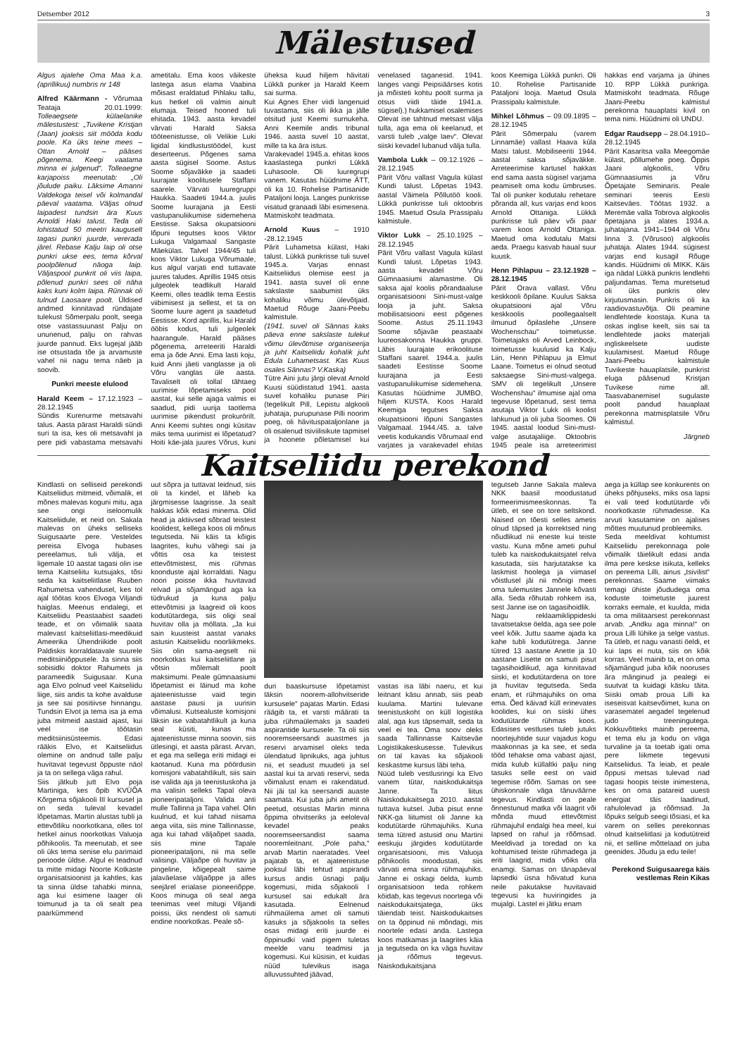Detsember 2012 3
Mälestused
Algus ajalehe Oma Maa k.a. (aprillikuu) numbris nr 148
Alfred Käärmann - Võrumaa Teataja 20.01.1999: Tolleaegsete külaelanike mälestustest: „Tuvikene Kristjan (Jaan) jooksis siit mööda kodu poole. Ka üks teine mees – Ottan Arnold – pääses põgenema. Keegi vaatama minna ei julgenud“. Tolleaegne karjapoiss meenutab: „Oli jõulude paiku. Läksime Amanni Valdekoga teisel või kolmandal päeval vaatama. Väljas olnud laipadest tundsin ära Kuus Arnoldi Haki talust. Teda oli lohistatud 50 meetri kauguselt tagasi punkri juurde, vererada järel. Rebase Kalju laip oli otse punkri ukse ees, tema kõrval poolpõlenud näoga laip. Väljaspool punkrit oli viis laipa, põlenud punkri sees oli näha kaks kuni kolm laipa. Rünnak oli tulnud Laosaare poolt. Üldised andmed kinnitavad ründajate tulekust Sõmerpalu poolt, seega otse vastassuunast Palju on ununenud, palju on rahvas juurde pannud. Eks lugejal jääb ise otsustada tõe ja arvamuste vahel nii nagu tema näeb ja soovib.
Punkri meeste elulood
Harald Keem – 17.12.1923 – 28.12.1945
Sündis Kurenurme metsavahi talus. Aasta pärast Haraldi sündi suri ta isa, kes oli metsavaht ja pere pidi vabastama metsavahi ametitalu. Ema koos väikeste lastega asus elama Vaabina mõisast eraldatud Pihlaku tallu, kus hetkel oli valmis ainult elumaja. Teised hooned tuli ehitada. 1943. aasta kevadel värvati Harald Saksa tööteenistusse, oli Velikie Luki ligidal kindlustustöödel, kust deserteerus. Põgenes sama aasta sügisel Soome. Astus Soome sõjaväkke ja saadeti luurajate koolitusele Staffani saarele. Värvati luuregruppi Haukka. Saadeti 1944.a. juulis Soome luurajana ja Eesti vastupanuliikumise sidemehena Eestisse. Saksa okupatsiooni lõpuni tegutses koos Viktor Lukuga Valgamaal Sangaste Mäekülas. Talvel 1944/45 tuli koos Viktor Lukuga Võrumaale, kus algul varjati end tuttavate juures taludes. Aprillis 1945 otsis julgeolek teadlikult Harald Keemi, olles teadlik tema Eestis viibimisest ja sellest, et ta on Soome luure agent ja saadetud Eestisse. Kord aprillis, kui Harald ööbis kodus, tuli julgeolek haarangule. Harald pääses põgenema, arreteeriti Haraldi ema ja õde Anni. Ema lasti koju, kuid Anni jäeti vanglasse ja oli Võru vanglas üle aasta. Tavaliselt oli tollal tähtaeg uurimise lõpetamiseks pool aastat, kui selle ajaga valmis ei saadud, pidi uurija taotlema uurimise pikendust prokurörilt. Anni Keemi suhtes ongi küsitav miks tema uurimist ei lõpetatud? Hoiti käe-jala juures Võrus, kuni üheksa kuud hiljem hävitati Lükkä punker ja Harald Keem sai surma.
Kui Agnes Eher viidi langenuid tuvastama, siis oli ikka ja jälle otsitud just Keemi surnukeha. Anni Keemile andis tribunal 1946. aasta suvel 10 aastat, mille ta ka ära istus.
Varakevadel 1945.a. ehitas koos kaaslastega punkri Lükkä Luhasoole. Oli luuregrupi vanem. Kasutas hüüdnime ÄTT, oli ka 10. Rohelise Partisanide Pataljoni looja. Langes punkrisse visatud granaadi läbi esimesena. Matmiskoht teadmata.
Arnold Kuus – 1910 -28.12.1945
Pärit Luhametsa külast, Haki talust. Lükkä punkrisse tuli suvel 1945.a. Varjas ennast Kaitseliidus olemise eest ja 1941. aasta suvel oli enne sakslaste saabumist üks kohaliku võimu ülevõtjaid. Maetud Rõuge Jaani-Peebu kalmistule.
(1941. suvel oli Sännas kaks päeva enne sakslaste tulekut võimu ülevõtmise organiseerija ja juht Kaitseliidu kohalik juht Edula Luhametsast. Kas Kuus osales Sännas? V.Kaska)
Tütre Aini jutu järgi olevat Arnold Kuusi süüdistatud 1941. aasta suvel kohaliku punase Piiri (tegelikult Pill, Lepistu algkooli juhataja, purupunase Pilli noorim poeg, oli hävituspataljonlane ja oli osalenud tsiviilisikute tapmisel ja hoonete põletamisel kui venelased taganesid. 1941. langes vangi Peipsiäärses kotis ja mõisteti kohtu poolt surma ja otsus viidi täide 1941.a. sügisel).) hukkamisel osalemises Olevat ise tahtnud metsast välja tulla, aga ema oli keelanud, et varsti tuleb „valge laev“. Olevat siiski kevadel lubanud välja tulla.
Vambola Lukk – 09.12.1926 – 28.12.1945
Pärit Võru vallast Vagula külast Kundi talust. Lõpetas 1943. aastal Väimela Põllutöö kooli. Lükkä punkrisse tuli oktoobris 1945. Maetud Osula Prassipalu kalmistule.
Viktor Lukk – 25.10.1925 – 28.12.1945
Pärit Võru vallast Vagula külast Kundi talust. Lõpetas 1943. aasta kevadel Võru Gümnaasiumi alamastme. Oli saksa ajal koolis põrandaaluse organisatsiooni Sini-must-valge looja ja juht. Saksa mobilisatsiooni eest põgenes Soome. Astus 25.11.1943 Soome sõjaväe peastaabi luureosakonna Haukka gruppi. Läbis luurajate erikoolituse Staffani saarel. 1944.a. juulis saadeti Eestisse Soome luurajana ja Eesti vastupanuliikumise sidemehena. Kasutas hüüdnime JUMBO, hiljem KUSTA. Koos Harald Keemiga tegutses Saksa okupatsiooni lõpuni Sangastes Valgamaal. 1944./45. a. talve veetis kodukandis Võrumaal end varjates ja varakevadel ehitas koos Keemiga Lükkä punkri. Oli 10. Rohelise Partisanide Pataljoni looja. Maetud Osula Prassipalu kalmistule.
Mihkel Lõhmus – 09.09.1895 – 28.12.1945
Pärit Sõmerpalu (varem Linnamäe) vallast Haava küla Matsi talust. Mobiliseeriti 1944. aastal saksa sõjaväkke. Arreteerimise kartusel hakkas end sama aasta sügisel varjama peamiselt oma kodu ümbruses. Tal oli punker kodutalu rehetare põranda all, kus varjas end koos Arnold Ottaniga. Lükkä punkrisse tuli päev või paar varem koos Arnold Ottaniga. Maetud oma kodutalu Matsi aeda. Praegu kasvab haual suur kuusk.
Henn Pihlapuu – 23.12.1928 – 28.12.1945
Pärit Orava vallast. Võru keskkooli õpilane. Kuulus Saksa okupatsiooni ajal Võru keskkoolis poollegaalselt ilmunud õpilaslehe „Unsere Wochenschau“ toimetusse. Toimetajaks oli Arved Leinbock, toimetusse kuulusid ka Kalju Liin, Henn Pihlapuu ja Elmut Laane. Toimetus ei olnud seotud saksaegse Sini-must-valgega. SMV oli tegelikult „Unsere Wochenshau“ ilmumise ajal oma tegevuse lõpetanud, sest tema asutaja Viktor Lukk oli koolist lahkunud ja oli juba Soomes. Oli 1945. aastal loodud Sini-must-valge asutajaliige. Oktoobris 1945 peale isa arreteerimist hakkas end varjama ja ühines 10. RPP Lükkä punkriga. Matmiskoht teadmata. Rõuge Jaani-Peebu kalmistul perekonna hauaplatsi kivil on tema nimi. Hüüdnimi oli UNDU.
Edgar Raudsepp – 28.04.1910–28.12.1945
Pärit Kasaritsa valla Meegomäe külast, põllumehe poeg. Õppis Jaani algkoolis, Võru Gümnaasiumis ja Võru Õpetajate Seminaris. Peale seminari teenis Eesti Kaitseväes. Töötas 1932. a Meremäe valla Tobrova algkoolis õpetajana ja alates 1934.a. juhatajana. 1941–1944 oli Võru linna 3. (Võrusoo) algkoolis juhataja. Alates 1944. sügisest varjas end kusagil Rõuge kandis. Hüüdnimi oli MIKK. Käis iga nädal Lükkä punkris lendlehti paljundamas. Tema muretsetud oli üks punkris olev kirjutusmasin. Punkris oli ka raadiovastuvõtja. Oli peamine lendlehtede koostaja. Kuna ta oskas inglise keelt, siis sai ta lendlehtede jaoks materjali ingliskeelsete uudiste kuulamisest. Maetud Rõuge Jaani-Peebu kalmistule Tuvikeste hauaplatsile, punkrist eluga pääsenud Kristjan Tuvikese nime all. Taasvabanemisel sugulaste poolt pandud hauaplaat perekonna matmisplatsile Võru kalmistul.
Järgneb
Kaitseliidu perekond
Kindlasti on selliseid perekondi Kaitseliidus mitmeid, võimalik, et mõnes malevas koguni mitu, aga see ongi iseloomulik Kaitseliidule, et neid on. Sakala malevas on üheks selliseks Suigusaarte pere. Vesteldes pereisa Elvoga hubases pereelamus, tuli välja, et ligemale 10 aastat tagasi olin ise tema Kaitseliitu kutsujaks, tõsi seda ka kaitseliitlase Ruuben Rahumetsa vahendusel, kes tol ajal töötas koos Elvoga Viljandi haiglas. Meenus endalegi, et Kaitseliidu Peastaabist saadeti teade, et on võimalik saata malevast kaitseliitlasi-meedikuid Ameerika Ühendriikide poolt Paldiskis korraldatavale suurele meditsiiniõppusele. Ja sinna siis sobisidki doktor Rahumets ja parameedik Suigusaar. Kuna aga Elvo polnud veel Kaitseliidu liige, siis andis ta kohe avalduse ja see sai positiivse hinnangu. Tundsin Elvot ja tema isa ja ema juba mitmeid aastaid ajast, kui veel ise töötasin meditsiinisüsteemis. Edasi rääkis Elvo, et Kaitseliidus olemine on andnud talle palju huvitavat tegevust õppuste näol ja ta on sellega väga rahul.
Siis jätkub jutt Elvo poja Martiniga, kes õpib KVÜÕA Kõrgema sõjakooli III kursusel ja on seda tuleval kevadel lõpetamas. Martin alustas tubli ja ettevõtliku noorkotkana, olles tol hetkel ainus noorkotkas Valuoja põhikoolis. Ta meenutab, et see oli üks tema senise elu parimaid perioode üldse. Algul ei teadnud ta mitte midagi Noorte Kotkaste organisatsioonist ja kahtles, kas ta sinna üldse tahabki minna, aga kui esimene laager oli toimunud ja ta oli sealt pea paarkümmend
uut sõpra ja tuttavat leidnud, siis oli ta kindel, et läheb ka järgmisesse laagrisse. Ja sealt hakkas kõik edasi minema. Olid head ja aktiivsed sõbrad teistest koolidest, kellega koos oli mõnus tegutseda. Nii käis ta kõigis laagrites, kuhu vähegi sai ja võttis osa ka teistest ettevõtmistest, mis rühmas koonduste ajal korraldati. Nagu noori poisse ikka huvitavad relvad ja sõjamängud aga ka tüdrukud ja kuna palju ettevõtmisi ja laagreid oli koos kodutütardega, siis oligi seal huvitav olla ja möllata. „Ja kui sain kuusteist aastat vanaks astusin Kaitseliidu noorliikmeks. Siis olin sama-aegselt nii noorkotkas kui kaitseliitlane ja võtsin mõlemalt poolt maksimumi. Peale gümnaasiumi lõpetamist ei läinud ma kohe ajateenistusse vaid tegin aastase pausi ja uurisin võimalusi. Kutsealuste komisjoni läksin ise vabatahtlikult ja kuna seal küsiti, kunas ma ajateenistusse minna soovin, siis ütlesingi, et aasta pärast. Arvan, et ega ma sellega eriti midagi ei kaotanud. Kuna ma pöördusin komisjoni vabatahtlikult, siis sain ise valida aja ja teenistuskoha ja ma valisin selleks Tapal oleva pioneeripataljoni. Valida anti mulle Tallinna ja Tapa vahel. Olin kuulnud, et kui tahad niisama aega viita, siis mine Tallinnasse, aga kui tahad väljaõpet saada, siis mine Tapale pioneeripataljoni, nii ma selle valisingi. Väljaõpe oli huvitav ja pingeline, kõigepealt saime jalaväelase väljaõppe ja alles seejärel erialase pioneeriõppe. Koos minuga oli seal aega teenimas veel mitugi Viljandi poissi, üks nendest oli samuti endine noorkotkas. Peale sõ-
duri baaskursuse lõpetamist läksin noorem-allohvitseride kursusele“ pajatas Martin. Edasi räägib ta, et varsti määrati ta juba rühmaülemaks ja saadeti aspirantide kursusele. Ta oli siis nooremseersandi auastmes ja reservi arvamisel oleks teda ülendatud lipnikuks, aga juhtus nii, et seadust muudeti ja sel aastal kui ta arvati reservi, seda võimalust enam ei rakendatud. Nii jäi tal ka seersandi auaste saamata. Kui juba juhi ametit oli peetud, otsustas Martin minna õppima ohvitseriks ja eeloleval kevadel peaks nooremseersandist saama nooremleitnant. „Pole paha,“ arvab Martin naeratades. Veel pajatab ta, et ajateenistuse jooksul läbi tehtud aspirandi kursus andis üsnagi palju kogemusi, mida sõjakooli I kursusel sai edukalt ära kasutada. Eelnenud rühmaülema amet oli samuti kasuks ja sõjakoolis ta selles osas midagi eriti juurde ei õppinudki vaid pigem tuletas meelde vanu teadmisi ja kogemusi. Kui küsisin, et kuidas nüüd tulevikus isaga alluvussuhted jäävad,
vastas isa läbi naeru, et kui leitnant käsu annab, siis peab kuulama. Martini tulevane teenistuskoht on küll logistika alal, aga kus täpsemalt, seda ta veel ei tea. Oma soov oleks saada Tallinnasse Kaitseväe Logistikakeskusesse. Tulevikus on tal kavas ka sõjakooli keskastme kursus läbi teha.
Nüüd tuleb vestlusringi ka Elvo vanem tütar, naiskodukaitsja Janne. Ta liitus Naiskodukaitsega 2010. aastal tuttava kutsel. Juba pisut enne NKK-ga liitumist oli Janne ka kodutütarde rühmajuhiks. Kuna tema tütred astusid onu Martini eeskuju järgides kodutütarde organisatsiooni, mis Valuoja põhikoolis moodustati, siis värvati ema sinna rühmajuhiks. Janne ei oskagi öelda, kumb organisatsioon teda rohkem köidab, kas tegevus noortega või naiskodukaitsjatega, üks täiendab teist. Naiskodukaitses on ta õppinud nii mõndagi, mis noortele edasi anda. Lastega koos matkamas ja laagrites käia ja tegutseda on ka väga huvitav ja rõõmus tegevus. Naiskodukaitsjana
tegutseb Janne Sakala maleva NKK baasil moodustatud formeerimismeeskonnas. Ta ütleb, et see on tore seltskond. Naised on tõesti selles ametis olnud täpsed ja korrektsed ning nõudlikud nii eneste kui teiste vastu. Kuna mõne ameti puhul tuleb ka naiskodukaitsjatel relva kasutada, siis harjutatakse ka laskmist hoolega ja viimasel võistlusel jäi nii mõnigi mees oma tulemustes Jannele kõvasti alla. Seda rõhutab rohkem isa, sest Janne ise on tagasihoidlik.
Nagu reklaamiklippideski tavatsetakse öelda, aga see pole veel kõik. Juttu saame ajada ka kahe tubli kodutütrega. Janne tütred 13 aastane Anette ja 10 aastane Lisette on samuti pisut tagasihoidlikud, aga kinnitavad siiski, et kodutütardena on tore ja huvitav tegutseda. Seda enam, et rühmajuhiks on oma ema. Õed käivad küll erinevates koolides, kui on siiski ühes kodutütarde rühmas koos. Edasises vestluses tuleb jutuks noortejuhtide suur vajadus kogu maakonnas ja ka see, et seda tööd tehakse oma vabast ajast, mida kulub küllaltki palju ning tasuks selle eest on vaid tegemise rõõm. Samas on see ühiskonnale väga tänuväärne tegevus. Kindlasti on peale õnnestunud matka või laagrit või mõnda muud ettevõtmist rühmajuhil endalgi hea meel, kui lapsed on rahul ja rõõmsad. Meeldivad ja toredad on ka kohtumised teiste rühmadega ja eriti laagrid, mida võiks olla enamgi. Samas on tänapäeval lapsedki üsna hõivatud kuna neile pakutakse huvitavaid tegevusi ka huviringides ja mujalgi. Lastel ei jätku enam
aega ja küllap see konkurents on üheks põhjuseks, miks osa lapsi ei vali teed kodutütarde või noorkotkaste rühmadesse. Ka arvuti kasutamine on ajalises mõttes muutunud probleemiks.
Seda meeldivat kohtumist Kaitseliidu perekonnaga pole võimalik täielikult edasi anda ilma pere keskse isikuta, kelleks on pereema Lilli, ainus „tsivilist“ perekonnas. Saame viimaks temagi ühiste jõududega oma koduste toimetuste juurest korraks eemale, et kuulda, mida ta oma militaarsest perekonnast arvab. „Andku aga minna!“ on proua Lilli lühike ja selge vastus. Ta ütleb, et nagu vanasti öeldi, et kui laps ei nuta, siis on kõik korras. Veel mainib ta, et on oma sõjamängud juba kõik nooruses ära mänginud ja pealegi ei suutvat ta kuidagi käsku täita. Siiski omab proua Lilli ka iseseisvat kaitsevõimet, kuna on varasematel aegadel tegelenud judo treeningutega. Kokkuvõtteks mainib pereema, et tema elu ja kodu on väga turvaline ja ta toetab igati oma pere liikmete tegevusi Kaitseliidus. Ta leiab, et peale õppusi metsas tulevad nad tagasi hoopis teiste inimestena, kes on oma patareid uuesti energiat täis laadinud, rahulolevad ja rõõmsad. Ja lõpuks selgub seegi tõsiasi, et ka varem on selles perekonnas olnud kaitseliitlasi ja kodutütreid nii, et selline mõttelaad on juba geenides. Jõudu ja edu teile!
Perekond Suigusaarega käis vestlemas Rein Kikas